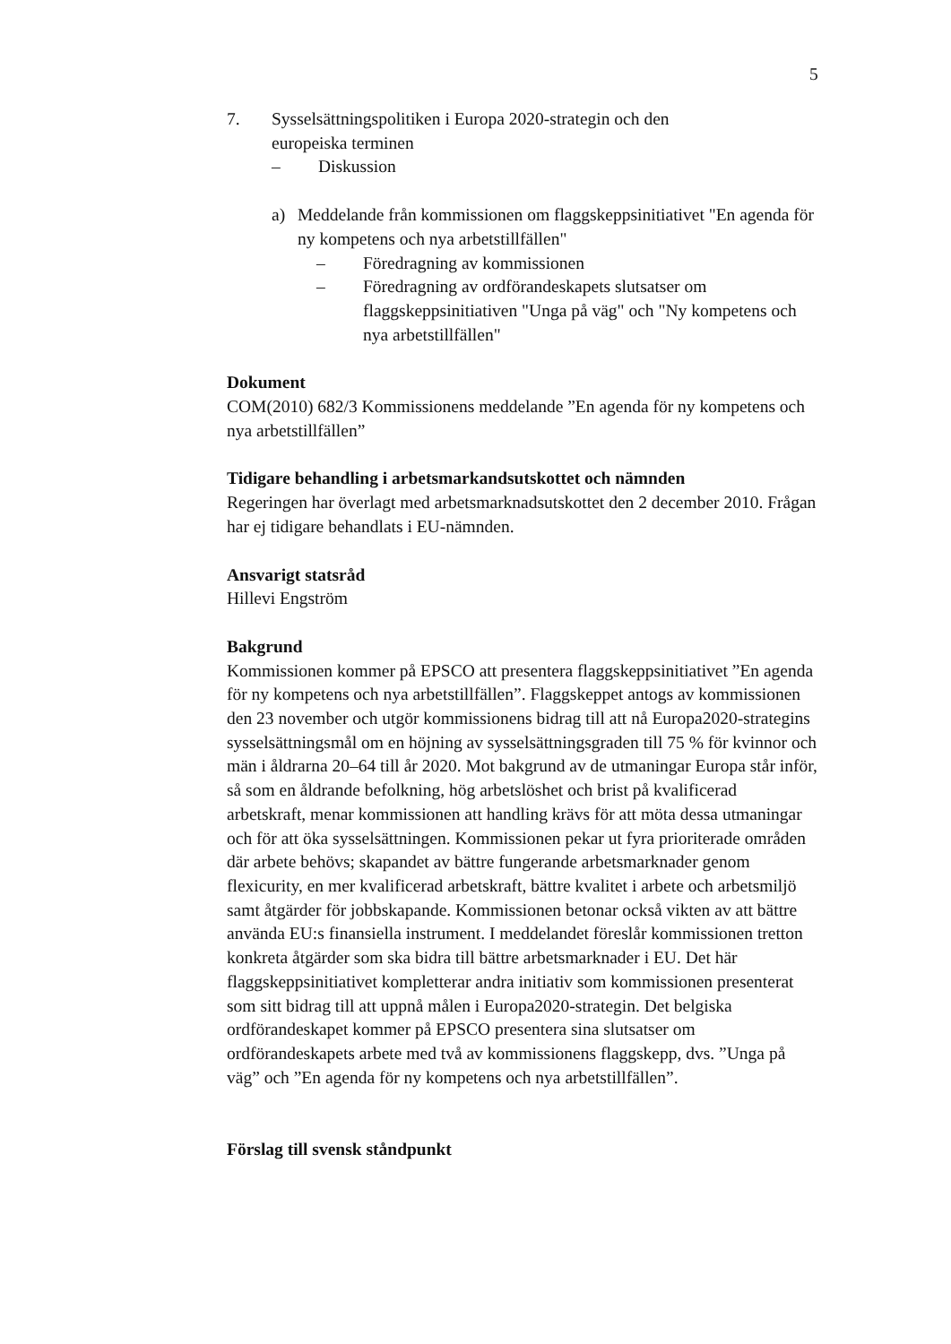5
7. Sysselsättningspolitiken i Europa 2020-strategin och den europeiska terminen
– Diskussion
a) Meddelande från kommissionen om flaggskeppsinitiativet "En agenda för ny kompetens och nya arbetstillfällen"
– Föredragning av kommissionen
– Föredragning av ordförandeskapets slutsatser om flaggskeppsinitiativen "Unga på väg" och "Ny kompetens och nya arbetstillfällen"
Dokument
COM(2010) 682/3 Kommissionens meddelande ”En agenda för ny kompetens och nya arbetstillfällen”
Tidigare behandling i arbetsmarkandsutskottet och nämnden
Regeringen har överlagt med arbetsmarknadsutskottet den 2 december 2010. Frågan har ej tidigare behandlats i EU-nämnden.
Ansvarigt statsråd
Hillevi Engström
Bakgrund
Kommissionen kommer på EPSCO att presentera flaggskeppsinitiativet ”En agenda för ny kompetens och nya arbetstillfällen”. Flaggskeppet antogs av kommissionen den 23 november och utgör kommissionens bidrag till att nå Europa2020-strategins sysselsättningsmål om en höjning av sysselsättningsgraden till 75 % för kvinnor och män i åldrarna 20–64 till år 2020. Mot bakgrund av de utmaningar Europa står inför, så som en åldrande befolkning, hög arbetslöshet och brist på kvalificerad arbetskraft, menar kommissionen att handling krävs för att möta dessa utmaningar och för att öka sysselsättningen. Kommissionen pekar ut fyra prioriterade områden där arbete behövs; skapandet av bättre fungerande arbetsmarknader genom flexicurity, en mer kvalificerad arbetskraft, bättre kvalitet i arbete och arbetsmiljö samt åtgärder för jobbskapande. Kommissionen betonar också vikten av att bättre använda EU:s finansiella instrument. I meddelandet föreslår kommissionen tretton konkreta åtgärder som ska bidra till bättre arbetsmarknader i EU. Det här flaggskeppsinitiativet kompletterar andra initiativ som kommissionen presenterat som sitt bidrag till att uppnå målen i Europa2020-strategin. Det belgiska ordförandeskapet kommer på EPSCO presentera sina slutsatser om ordförandeskapets arbete med två av kommissionens flaggskepp, dvs. ”Unga på väg” och ”En agenda för ny kompetens och nya arbetstillfällen”.
Förslag till svensk ståndpunkt